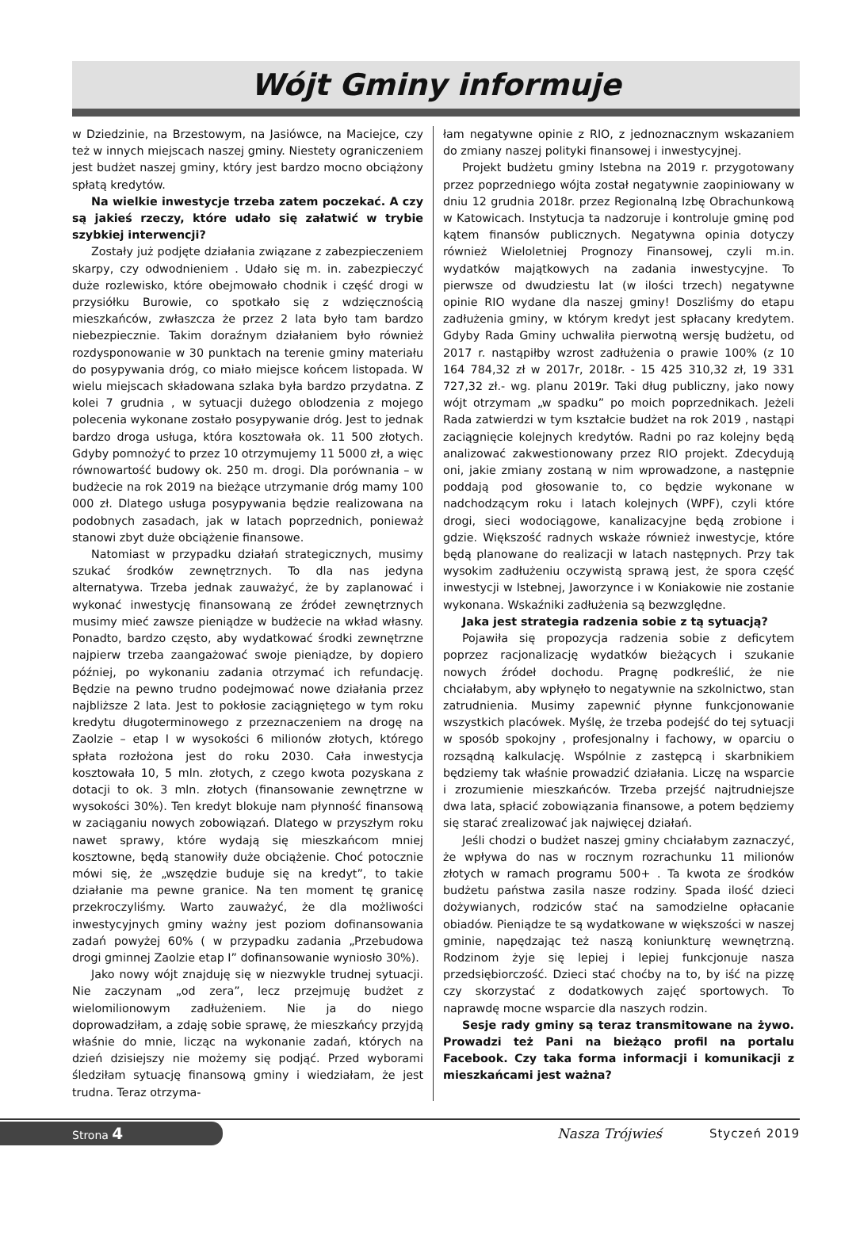Wójt Gminy informuje
w Dziedzinie, na Brzestowym, na Jasiówce, na Maciejce, czy też w innych miejscach naszej gminy. Niestety ograniczeniem jest budżet naszej gminy, który jest bardzo mocno obciążony spłatą kredytów.
Na wielkie inwestycje trzeba zatem poczekać. A czy są jakieś rzeczy, które udało się załatwić w trybie szybkiej interwencji?
Zostały już podjęte działania związane z zabezpieczeniem skarpy, czy odwodnieniem . Udało się m. in. zabezpieczyć duże rozlewisko, które obejmowało chodnik i część drogi w przysiółku Burowie, co spotkało się z wdzięcznością mieszkańców, zwłaszcza że przez 2 lata było tam bardzo niebezpiecznie. Takim doraźnym działaniem było również rozdysponowanie w 30 punktach na terenie gminy materiału do posypywania dróg, co miało miejsce końcem listopada. W wielu miejscach składowana szlaka była bardzo przydatna. Z kolei 7 grudnia , w sytuacji dużego oblodzenia z mojego polecenia wykonane zostało posypywanie dróg. Jest to jednak bardzo droga usługa, która kosztowała ok. 11 500 złotych. Gdyby pomnożyć to przez 10 otrzymujemy 11 5000 zł, a więc równowartość budowy ok. 250 m. drogi. Dla porównania – w budżecie na rok 2019 na bieżące utrzymanie dróg mamy 100 000 zł. Dlatego usługa posypywania będzie realizowana na podobnych zasadach, jak w latach poprzednich, ponieważ stanowi zbyt duże obciążenie finansowe.
Natomiast w przypadku działań strategicznych, musimy szukać środków zewnętrznych. To dla nas jedyna alternatywa. Trzeba jednak zauważyć, że by zaplanować i wykonać inwestycję finansowaną ze źródeł zewnętrznych musimy mieć zawsze pieniądze w budżecie na wkład własny. Ponadto, bardzo często, aby wydatkować środki zewnętrzne najpierw trzeba zaangażować swoje pieniądze, by dopiero później, po wykonaniu zadania otrzymać ich refundację. Będzie na pewno trudno podejmować nowe działania przez najbliższe 2 lata. Jest to pokłosie zaciągniętego w tym roku kredytu długoterminowego z przeznaczeniem na drogę na Zaolzie – etap I w wysokości 6 milionów złotych, którego spłata rozłożona jest do roku 2030. Cała inwestycja kosztowała 10, 5 mln. złotych, z czego kwota pozyskana z dotacji to ok. 3 mln. złotych (finansowanie zewnętrzne w wysokości 30%). Ten kredyt blokuje nam płynność finansową w zaciąganiu nowych zobowiązań. Dlatego w przyszłym roku nawet sprawy, które wydają się mieszkańcom mniej kosztowne, będą stanowiły duże obciążenie. Choć potocznie mówi się, że „wszędzie buduje się na kredyt”, to takie działanie ma pewne granice. Na ten moment tę granicę przekroczyliśmy. Warto zauważyć, że dla możliwości inwestycyjnych gminy ważny jest poziom dofinansowania zadań powyżej 60% ( w przypadku zadania „Przebudowa drogi gminnej Zaolzie etap I” dofinansowanie wyniosło 30%).
Jako nowy wójt znajduję się w niezwykle trudnej sytuacji. Nie zaczynam „od zera”, lecz przejmuję budżet z wielomilionowym zadłużeniem. Nie ja do niego doprowadziłam, a zdaję sobie sprawę, że mieszkańcy przyjdą właśnie do mnie, licząc na wykonanie zadań, których na dzień dzisiejszy nie możemy się podjąć. Przed wyborami śledziłam sytuację finansową gminy i wiedziałam, że jest trudna. Teraz otrzyma-
łam negatywne opinie z RIO, z jednoznacznym wskazaniem do zmiany naszej polityki finansowej i inwestycyjnej.
Projekt budżetu gminy Istebna na 2019 r. przygotowany przez poprzedniego wójta został negatywnie zaopiniowany w dniu 12 grudnia 2018r. przez Regionalną Izbę Obrachunkową w Katowicach. Instytucja ta nadzoruje i kontroluje gminę pod kątem finansów publicznych. Negatywna opinia dotyczy również Wieloletniej Prognozy Finansowej, czyli m.in. wydatków majątkowych na zadania inwestycyjne. To pierwsze od dwudziestu lat (w ilości trzech) negatywne opinie RIO wydane dla naszej gminy! Doszliśmy do etapu zadłużenia gminy, w którym kredyt jest spłacany kredytem. Gdyby Rada Gminy uchwaliła pierwotną wersję budżetu, od 2017 r. nastąpiłby wzrost zadłużenia o prawie 100% (z 10 164 784,32 zł w 2017r, 2018r. - 15 425 310,32 zł, 19 331 727,32 zł.- wg. planu 2019r. Taki dług publiczny, jako nowy wójt otrzymam „w spadku” po moich poprzednikach. Jeżeli Rada zatwierdzi w tym kształcie budżet na rok 2019 , nastąpi zaciągnięcie kolejnych kredytów. Radni po raz kolejny będą analizować zakwestionowany przez RIO projekt. Zdecydują oni, jakie zmiany zostaną w nim wprowadzone, a następnie poddają pod głosowanie to, co będzie wykonane w nadchodzącym roku i latach kolejnych (WPF), czyli które drogi, sieci wodociągowe, kanalizacyjne będą zrobione i gdzie. Większość radnych wskaże również inwestycje, które będą planowane do realizacji w latach następnych. Przy tak wysokim zadłużeniu oczywistą sprawą jest, że spora część inwestycji w Istebnej, Jaworzynce i w Koniakowie nie zostanie wykonana. Wskaźniki zadłużenia są bezwzględne.
Jaka jest strategia radzenia sobie z tą sytuacją?
Pojawiła się propozycja radzenia sobie z deficytem poprzez racjonalizację wydatków bieżących i szukanie nowych źródeł dochodu. Pragnę podkreślić, że nie chciałabym, aby wpłynęło to negatywnie na szkolnictwo, stan zatrudnienia. Musimy zapewnić płynne funkcjonowanie wszystkich placówek. Myślę, że trzeba podejść do tej sytuacji w sposób spokojny , profesjonalny i fachowy, w oparciu o rozsądną kalkulację. Wspólnie z zastępcą i skarbnikiem będziemy tak właśnie prowadzić działania. Liczę na wsparcie i zrozumienie mieszkańców. Trzeba przejść najtrudniejsze dwa lata, spłacić zobowiązania finansowe, a potem będziemy się starać zrealizować jak najwięcej działań.
Jeśli chodzi o budżet naszej gminy chciałabym zaznaczyć, że wpływa do nas w rocznym rozrachunku 11 milionów złotych w ramach programu 500+ . Ta kwota ze środków budżetu państwa zasila nasze rodziny. Spada ilość dzieci dożywianych, rodziców stać na samodzielne opłacanie obiadów. Pieniądze te są wydatkowane w większości w naszej gminie, napędzając też naszą koniunkturę wewnętrzną. Rodzinom żyje się lepiej i lepiej funkcjonuje nasza przedsiębiorczość. Dzieci stać choćby na to, by iść na pizzę czy skorzystać z dodatkowych zajęć sportowych. To naprawdę mocne wsparcie dla naszych rodzin.
Sesje rady gminy są teraz transmitowane na żywo. Prowadzi też Pani na bieżąco profil na portalu Facebook. Czy taka forma informacji i komunikacji z mieszkańcami jest ważna?
Strona 4
Nasza Trójwieś Styczeń 2019